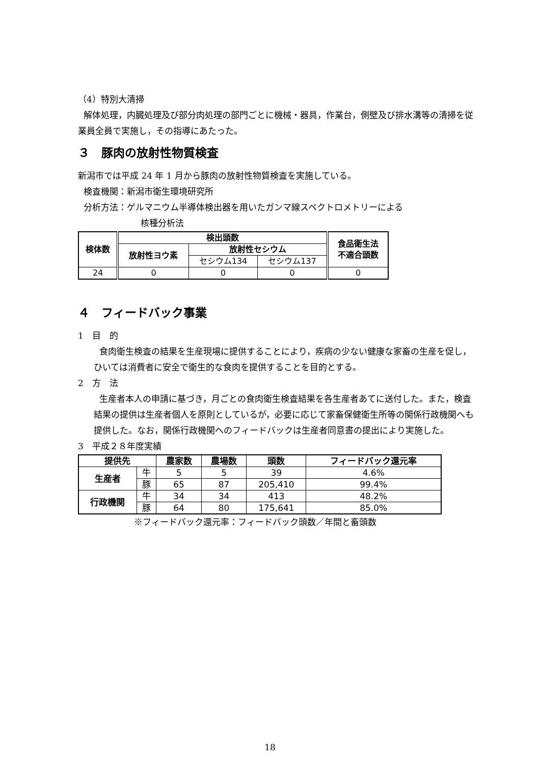（4）特別大清掃
解体処理，内臓処理及び部分肉処理の部門ごとに機械・器具，作業台，側壁及び排水溝等の清掃を従業員全員で実施し，その指導にあたった。
３　豚肉の放射性物質検査
新潟市では平成 24 年 1 月から豚肉の放射性物質検査を実施している。
検査機関：新潟市衛生環境研究所
分析方法：ゲルマニウム半導体検出器を用いたガンマ線スペクトロメトリーによる
核種分析法
| 検体数 | 検出頭数 | | | 食品衛生法 不適合頭数 |
| --- | --- | --- | --- | --- |
| | 放射性ヨウ素 | 放射性セシウム | | |
| | | セシウム134 | セシウム137 | |
| 24 | 0 | 0 | 0 | 0 |
４　フィードバック事業
1　目　的
食肉衛生検査の結果を生産現場に提供することにより，疾病の少ない健康な家畜の生産を促し，ひいては消費者に安全で衛生的な食肉を提供することを目的とする。
2　方　法
生産者本人の申請に基づき，月ごとの食肉衛生検査結果を各生産者あてに送付した。また，検査結果の提供は生産者個人を原則としているが，必要に応じて家畜保健衛生所等の関係行政機関へも提供した。なお，関係行政機関へのフィードバックは生産者同意書の提出により実施した。
3　平成２８年度実績
| 提供先 | | 農家数 | 農場数 | 頭数 | フィードバック還元率 |
| --- | --- | --- | --- | --- | --- |
| 生産者 | 牛 | 5 | 5 | 39 | 4.6% |
| | 豚 | 65 | 87 | 205,410 | 99.4% |
| 行政機関 | 牛 | 34 | 34 | 413 | 48.2% |
| | 豚 | 64 | 80 | 175,641 | 85.0% |
※フィードバック還元率：フィードバック頭数／年間と畜頭数
18